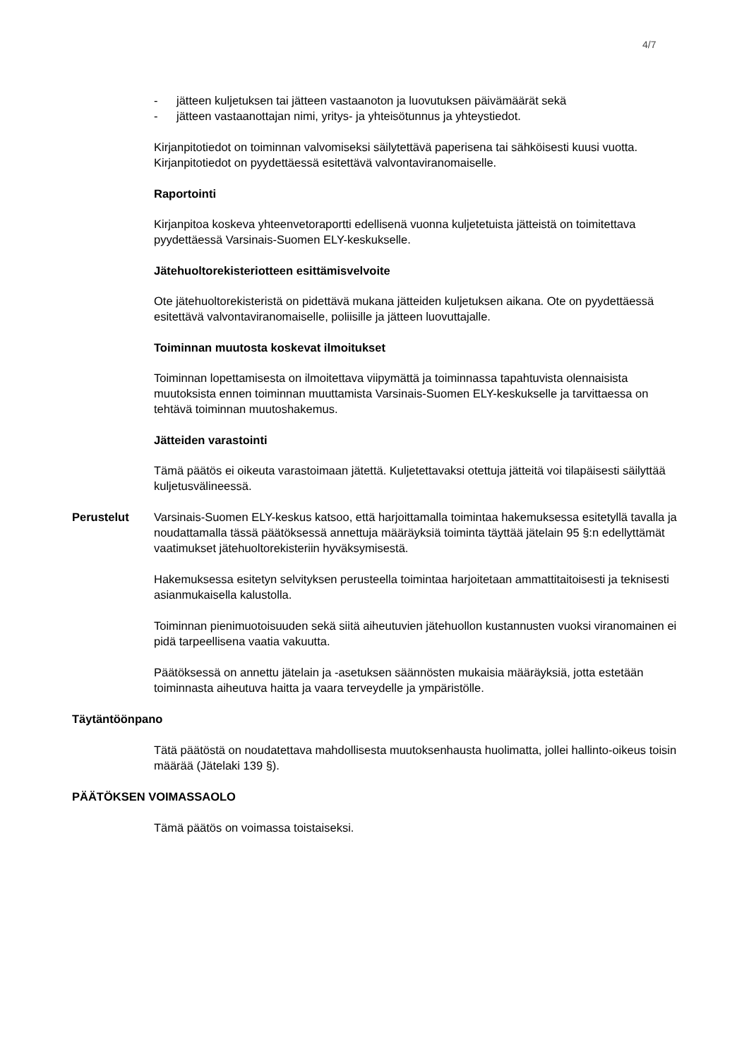4/7
- jätteen kuljetuksen tai jätteen vastaanoton ja luovutuksen päivämäärät sekä
- jätteen vastaanottajan nimi, yritys- ja yhteisötunnus ja yhteystiedot.
Kirjanpitotiedot on toiminnan valvomiseksi säilytettävä paperisena tai sähköisesti kuusi vuotta. Kirjanpitotiedot on pyydettäessä esitettävä valvontaviranomaiselle.
Raportointi
Kirjanpitoa koskeva yhteenvetoraportti edellisenä vuonna kuljetetuista jätteistä on toimitettava pyydettäessä Varsinais-Suomen ELY-keskukselle.
Jätehuoltorekisteriotteen esittämisvelvoite
Ote jätehuoltorekisteristä on pidettävä mukana jätteiden kuljetuksen aikana. Ote on pyydettäessä esitettävä valvontaviranomaiselle, poliisille ja jätteen luovuttajalle.
Toiminnan muutosta koskevat ilmoitukset
Toiminnan lopettamisesta on ilmoitettava viipymättä ja toiminnassa tapahtuvista olennaisista muutoksista ennen toiminnan muuttamista Varsinais-Suomen ELY-keskukselle ja tarvittaessa on tehtävä toiminnan muutoshakemus.
Jätteiden varastointi
Tämä päätös ei oikeuta varastoimaan jätettä. Kuljetettavaksi otettuja jätteitä voi tilapäisesti säilyttää kuljetusvälineessä.
Perustelut Varsinais-Suomen ELY-keskus katsoo, että harjoittamalla toimintaa hakemuksessa esitetyllä tavalla ja noudattamalla tässä päätöksessä annettuja määräyksiä toiminta täyttää jätelain 95 §:n edellyttämät vaatimukset jätehuoltorekisteriin hyväksymisestä.
Hakemuksessa esitetyn selvityksen perusteella toimintaa harjoitetaan ammattitaitoisesti ja teknisesti asianmukaisella kalustolla.
Toiminnan pienimuotoisuuden sekä siitä aiheutuvien jätehuollon kustannusten vuoksi viranomainen ei pidä tarpeellisena vaatia vakuutta.
Päätöksessä on annettu jätelain ja -asetuksen säännösten mukaisia määräyksiä, jotta estetään toiminnasta aiheutuva haitta ja vaara terveydelle ja ympäristölle.
Täytäntöönpano
Tätä päätöstä on noudatettava mahdollisesta muutoksenhausta huolimatta, jollei hallinto-oikeus toisin määrää (Jätelaki 139 §).
PÄÄTÖKSEN VOIMASSAOLO
Tämä päätös on voimassa toistaiseksi.